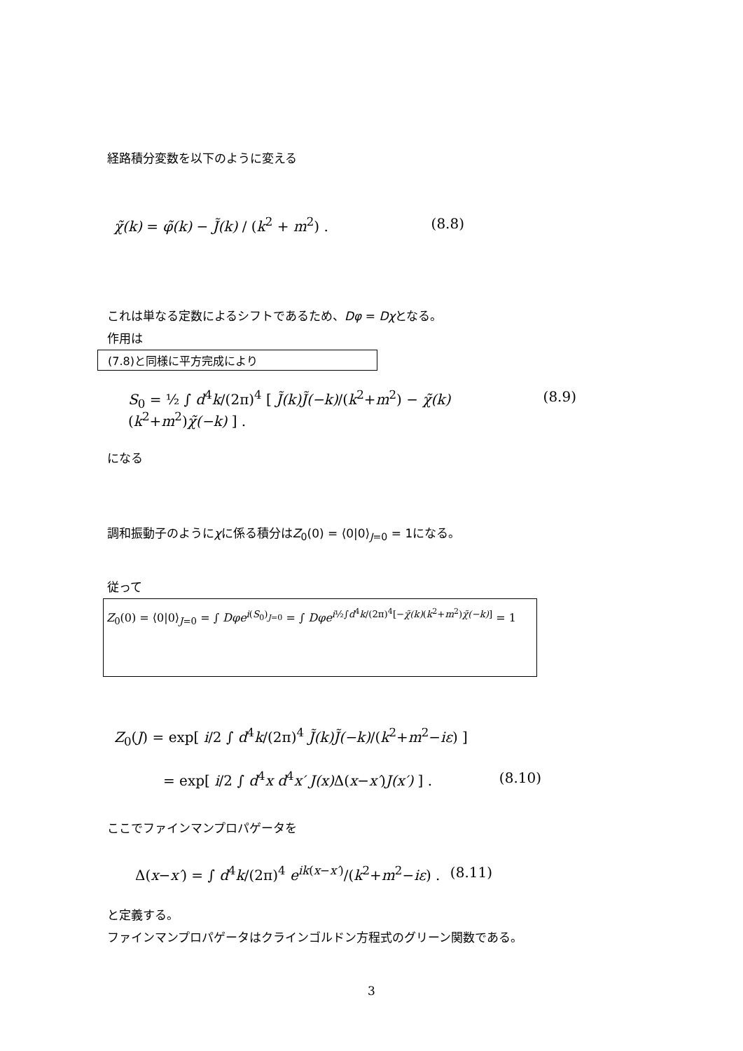経路積分変数を以下のように変える
χ̃(k) = φ̃(k) − J̃(k) / (k<sup>2</sup> + m<sup>2</sup>) . (8.8)
これは単なる定数によるシフトであるため、Dφ = Dχとなる。
作用は
(7.8)と同様に平方完成により
S<sub>0</sub> = ½ ∫ d<sup>4</sup>k/(2π)<sup>4</sup> [ J̃(k)J̃(−k)/(k<sup>2</sup>+m<sup>2</sup>) − χ̃(k)(k<sup>2</sup>+m<sup>2</sup>)χ̃(−k) ] . (8.9)
になる
調和振動子のようにχに係る積分はZ<sub>0</sub>(0) = ⟨0|0⟩<sub>J=0</sub> = 1になる。
従って
Z<sub>0</sub>(0) = ⟨0|0⟩<sub>J=0</sub> = ∫ Dφe<sup>i(S<sub>0</sub>)<sub>J=0</sub></sup> = ∫ Dφe<sup>i½∫d<sup>4</sup>k/(2π)<sup>4</sup>[−χ̃(k)(k<sup>2</sup>+m<sup>2</sup>)χ̃(−k)]</sup> = 1
Z<sub>0</sub>(J) = exp[ i/2 ∫ d<sup>4</sup>k/(2π)<sup>4</sup> J̃(k)J̃(−k)/(k<sup>2</sup>+m<sup>2</sup>−iε) ]
= exp[ i/2 ∫ d<sup>4</sup>x d<sup>4</sup>x′ J(x) Δ(x−x′)J(x′) ] . (8.10)
ここでファインマンプロパゲータを
Δ(x−x′) = ∫ d<sup>4</sup>k/(2π)<sup>4</sup> e<sup>ik(x−x′)</sup>/(k<sup>2</sup>+m<sup>2</sup>−iε) . (8.11)
と定義する。
ファインマンプロパゲータはクラインゴルドン方程式のグリーン関数である。
3